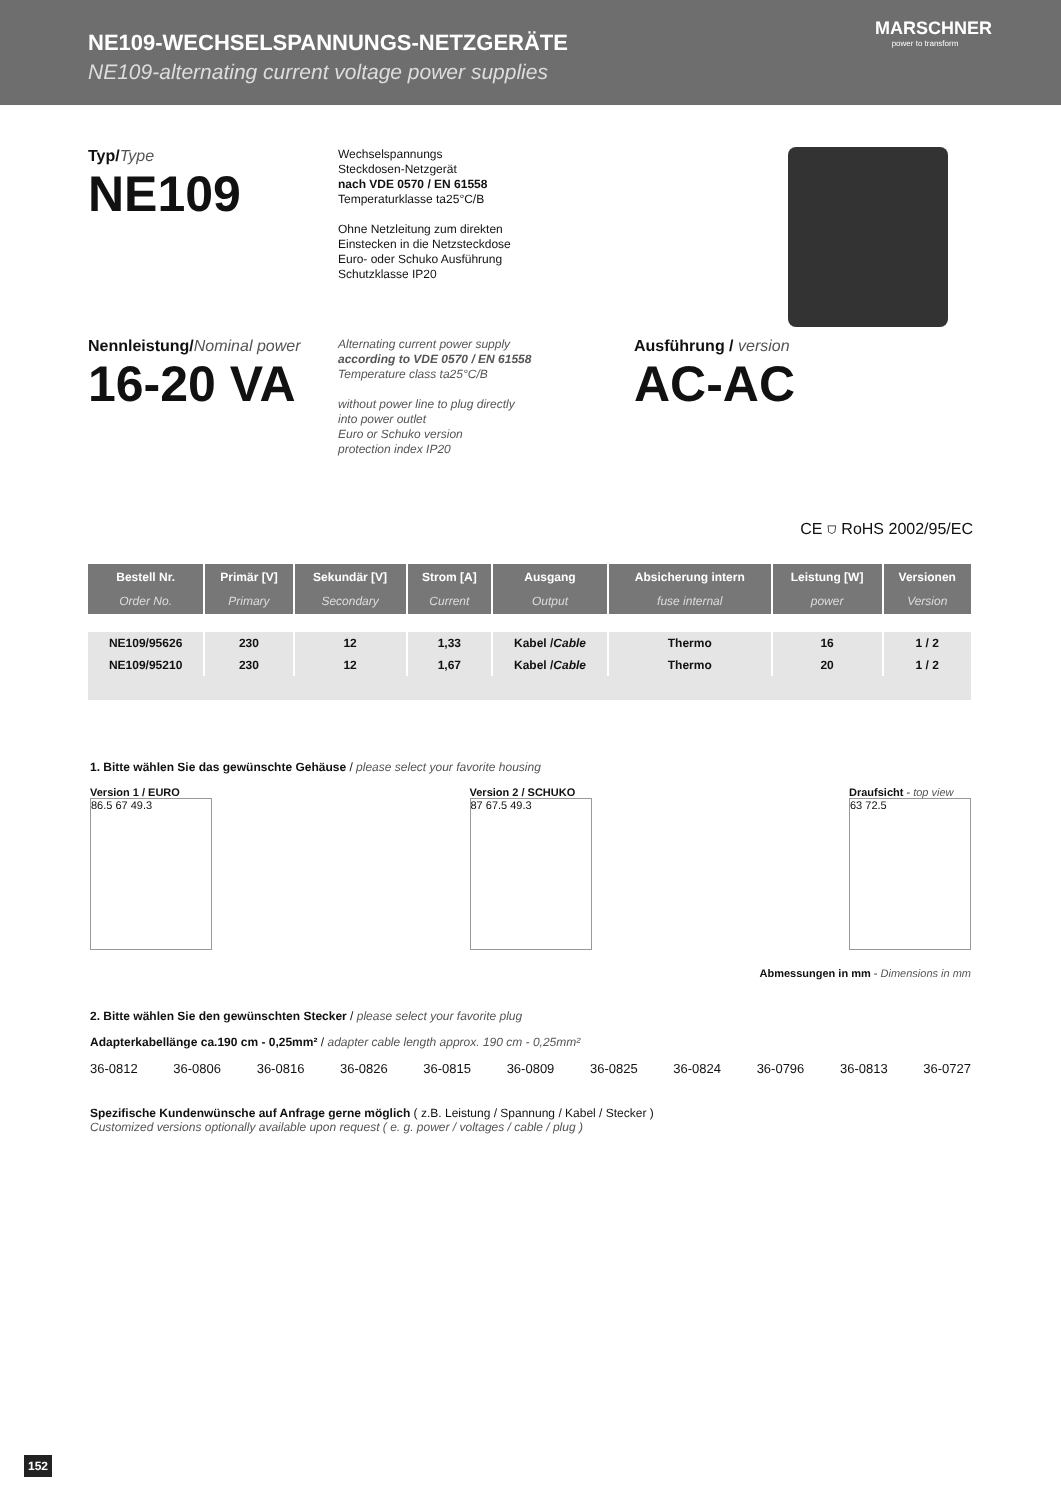NE109-WECHSELSPANNUNGS-NETZGERÄTE
NE109-alternating current voltage power supplies
MARSCHNER
power to transform
Typ/Type
NE109
Wechselspannungs
Steckdosen-Netzgerät
nach VDE 0570 / EN 61558
Temperaturklasse ta25°C/B
Ohne Netzleitung zum direkten
Einstecken in die Netzsteckdose
Euro- oder Schuko Ausführung
Schutzklasse IP20
Nennleistung/Nominal power
16-20 VA
Alternating current power supply
according to VDE 0570 / EN 61558
Temperature class ta25°C/B
without power line to plug directly
into power outlet
Euro or Schuko version
protection index IP20
Ausführung / version
AC-AC
CE ⛉ RoHS 2002/95/EC
| Bestell Nr. Order No. | Primär [V] Primary | Sekundär [V] Secondary | Strom [A] Current | Ausgang Output | Absicherung intern fuse internal | Leistung [W] power | Versionen Version |
| --- | --- | --- | --- | --- | --- | --- | --- |
| NE109/95626 | 230 | 12 | 1,33 | Kabel / Cable | Thermo | 16 | 1 / 2 |
| NE109/95210 | 230 | 12 | 1,67 | Kabel / Cable | Thermo | 20 | 1 / 2 |
1. Bitte wählen Sie das gewünschte Gehäuse / please select your favorite housing
Version 1 / EURO
86.5 67 49.3
Version 2 / SCHUKO
87 67.5 49.3
Draufsicht - top view
63 72.5
Abmessungen in mm - Dimensions in mm
2. Bitte wählen Sie den gewünschten Stecker / please select your favorite plug
Adapterkabellänge ca.190 cm - 0,25mm² / adapter cable length approx. 190 cm - 0,25mm²
36-0812 36-0806 36-0816 36-0826 36-0815 36-0809 36-0825 36-0824 36-0796 36-0813 36-0727
Spezifische Kundenwünsche auf Anfrage gerne möglich ( z.B. Leistung / Spannung / Kabel / Stecker )
Customized versions optionally available upon request ( e. g. power / voltages / cable / plug )
152